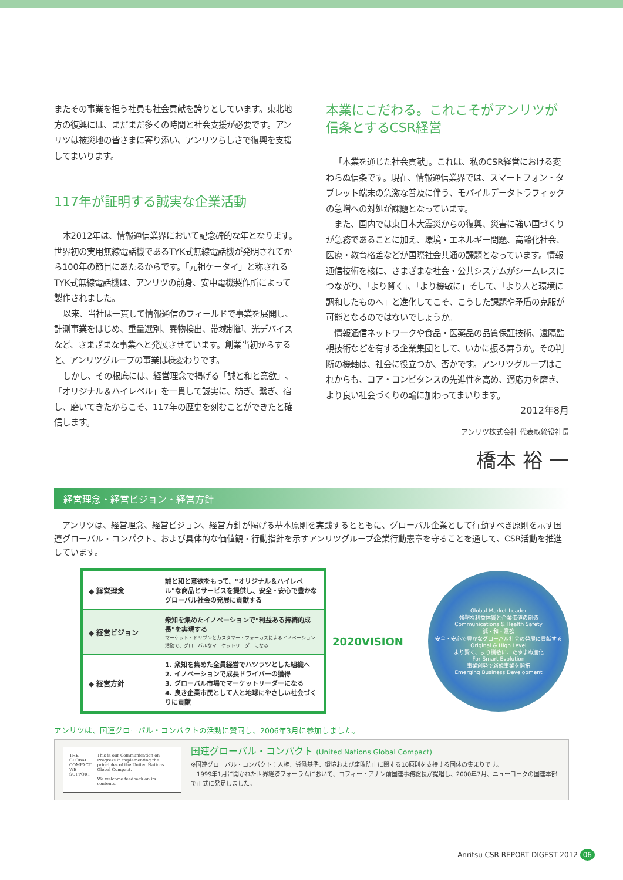またその事業を担う社員も社会貢献を誇りとしています。東北地方の復興には、まだまだ多くの時間と社会支援が必要です。アンリツは被災地の皆さまに寄り添い、アンリツらしさで復興を支援してまいります。
117年が証明する誠実な企業活動
本2012年は、情報通信業界において記念碑的な年となります。世界初の実用無線電話機であるTYK式無線電話機が発明されてから100年の節目にあたるからです。「元祖ケータイ」と称されるTYK式無線電話機は、アンリツの前身、安中電機製作所によって製作されました。
以来、当社は一貫して情報通信のフィールドで事業を展開し、計測事業をはじめ、重量選別、異物検出、帯域制御、光デバイスなど、さまざまな事業へと発展させています。創業当初からすると、アンリツグループの事業は様変わりです。
しかし、その根底には、経営理念で掲げる「誠と和と意欲」、「オリジナル＆ハイレベル」を一貫して誠実に、紡ぎ、繋ぎ、宿し、磨いてきたからこそ、117年の歴史を刻むことができたと確信します。
本業にこだわる。これこそがアンリツが
信条とするCSR経営
「本業を通じた社会貢献」。これは、私のCSR経営における変わらぬ信条です。現在、情報通信業界では、スマートフォン・タブレット端末の急激な普及に伴う、モバイルデータトラフィックの急増への対処が課題となっています。
また、国内では東日本大震災からの復興、災害に強い国づくりが急務であることに加え、環境・エネルギー問題、高齢化社会、医療・教育格差などが国際社会共通の課題となっています。情報通信技術を核に、さまざまな社会・公共システムがシームレスにつながり、「より賢く」、「より機敏に」そして、「より人と環境に調和したものへ」と進化してこそ、こうした課題や矛盾の克服が可能となるのではないでしょうか。
情報通信ネットワークや食品・医薬品の品質保証技術、遠隔監視技術などを有する企業集団として、いかに振る舞うか。その判断の機軸は、社会に役立つか、否かです。アンリツグループはこれからも、コア・コンピタンスの先進性を高め、適応力を磨き、より良い社会づくりの輪に加わってまいります。
2012年8月
アンリツ株式会社 代表取締役社長
橋本 裕 一
経営理念・経営ビジョン・経営方針
アンリツは、経営理念、経営ビジョン、経営方針が掲げる基本原則を実践するとともに、グローバル企業として行動すべき原則を示す国連グローバル・コンパクト、および具体的な価値観・行動指針を示すアンリツグループ企業行動憲章を守ることを通して、CSR活動を推進しています。
| ◆ 経営理念 | 誠と和と意欲をもって、"オリジナル＆ハイレベル"な商品とサービスを提供し、安全・安心で豊かなグローバル社会の発展に貢献する |
| ◆ 経営ビジョン | 衆知を集めたイノベーションで"利益ある持続的成長"を実現する マーケット・ドリブンとカスタマー・フォーカスによるイノベーション活動で、グローバルなマーケットリーダーになる |
| ◆ 経営方針 | 1. 衆知を集めた全員経営でハツラツとした組織へ 2. イノベーションで成長ドライバーの獲得 3. グローバル市場でマーケットリーダーになる 4. 良き企業市民として人と地球にやさしい社会づくりに貢献 |
2020VISION
Global Market Leader
強靭な利益体質と企業価値の創造
Communications & Health Safety
誠・和・意欲
安全・安心で豊かなグローバル社会の発展に貢献する
Original & High Level
より賢く、より機敏に、たゆまぬ進化
For Smart Evolution
事業創発で新規事業を開拓
Emerging Business Development
アンリツは、国連グローバル・コンパクトの活動に賛同し、2006年3月に参加しました。
THE GLOBAL COMPACT
WE SUPPORT
This is our Communication on Progress in implementing the principles of the United Nations Global Compact.
We welcome feedback on its contents.
国連グローバル・コンパクト (United Nations Global Compact)
※国連グローバル・コンパクト：人権、労働基準、環境および腐敗防止に関する10原則を支持する団体の集まりです。
　1999年1月に開かれた世界経済フォーラムにおいて、コフィー・アナン前国連事務総長が提唱し、2000年7月、ニューヨークの国連本部で正式に発足しました。
Anritsu CSR REPORT DIGEST 2012 06